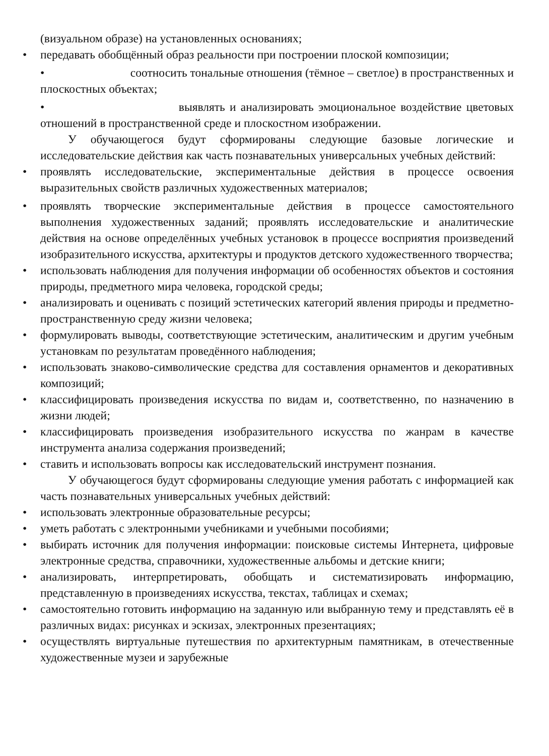(визуальном образе) на установленных основаниях;
• передавать обобщённый образ реальности при построении плоской композиции;
• соотносить тональные отношения (тёмное – светлое) в пространственных и плоскостных объектах;
• выявлять и анализировать эмоциональное воздействие цветовых отношений в пространственной среде и плоскостном изображении.
У обучающегося будут сформированы следующие базовые логические и исследовательские действия как часть познавательных универсальных учебных действий:
• проявлять исследовательские, экспериментальные действия в процессе освоения выразительных свойств различных художественных материалов;
• проявлять творческие экспериментальные действия в процессе самостоятельного выполнения художественных заданий; проявлять исследовательские и аналитические действия на основе определённых учебных установок в процессе восприятия произведений изобразительного искусства, архитектуры и продуктов детского художественного творчества;
• использовать наблюдения для получения информации об особенностях объектов и состояния природы, предметного мира человека, городской среды;
• анализировать и оценивать с позиций эстетических категорий явления природы и предметно-пространственную среду жизни человека;
• формулировать выводы, соответствующие эстетическим, аналитическим и другим учебным установкам по результатам проведённого наблюдения;
• использовать знаково-символические средства для составления орнаментов и декоративных композиций;
• классифицировать произведения искусства по видам и, соответственно, по назначению в жизни людей;
• классифицировать произведения изобразительного искусства по жанрам в качестве инструмента анализа содержания произведений;
• ставить и использовать вопросы как исследовательский инструмент познания.
У обучающегося будут сформированы следующие умения работать с информацией как часть познавательных универсальных учебных действий:
• использовать электронные образовательные ресурсы;
• уметь работать с электронными учебниками и учебными пособиями;
• выбирать источник для получения информации: поисковые системы Интернета, цифровые электронные средства, справочники, художественные альбомы и детские книги;
• анализировать, интерпретировать, обобщать и систематизировать информацию, представленную в произведениях искусства, текстах, таблицах и схемах;
• самостоятельно готовить информацию на заданную или выбранную тему и представлять её в различных видах: рисунках и эскизах, электронных презентациях;
• осуществлять виртуальные путешествия по архитектурным памятникам, в отечественные художественные музеи и зарубежные